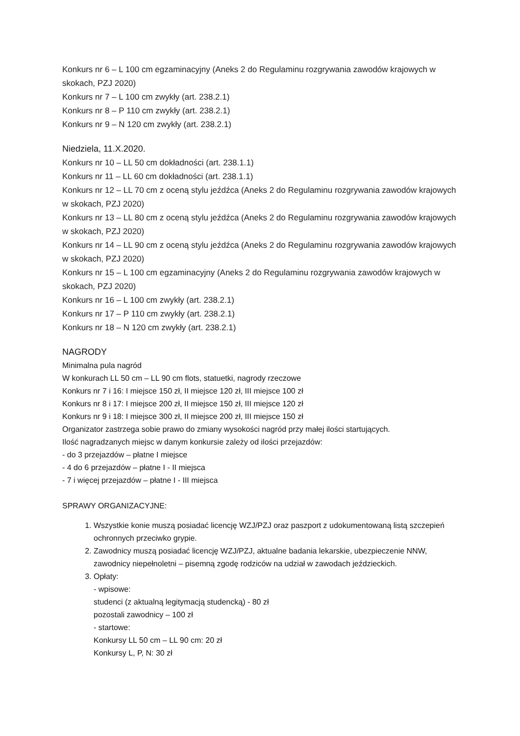Konkurs nr 6 – L 100 cm egzaminacyjny (Aneks 2 do Regulaminu rozgrywania zawodów krajowych w skokach, PZJ 2020)
Konkurs nr 7 – L 100 cm zwykły (art. 238.2.1)
Konkurs nr 8 – P 110 cm zwykły (art. 238.2.1)
Konkurs nr 9 – N 120 cm zwykły (art. 238.2.1)
Niedziela, 11.X.2020.
Konkurs nr 10 – LL 50 cm dokładności (art. 238.1.1)
Konkurs nr 11 – LL 60 cm dokładności (art. 238.1.1)
Konkurs nr 12 – LL 70 cm z oceną stylu jeźdźca (Aneks 2 do Regulaminu rozgrywania zawodów krajowych w skokach, PZJ 2020)
Konkurs nr 13 – LL 80 cm z oceną stylu jeźdźca (Aneks 2 do Regulaminu rozgrywania zawodów krajowych w skokach, PZJ 2020)
Konkurs nr 14 – LL 90 cm z oceną stylu jeźdźca (Aneks 2 do Regulaminu rozgrywania zawodów krajowych w skokach, PZJ 2020)
Konkurs nr 15 – L 100 cm egzaminacyjny (Aneks 2 do Regulaminu rozgrywania zawodów krajowych w skokach, PZJ 2020)
Konkurs nr 16 – L 100 cm zwykły (art. 238.2.1)
Konkurs nr 17 – P 110 cm zwykły (art. 238.2.1)
Konkurs nr 18 – N 120 cm zwykły (art. 238.2.1)
NAGRODY
Minimalna pula nagród
W konkurach LL 50 cm – LL 90 cm flots, statuetki, nagrody rzeczowe
Konkurs nr 7 i 16: I miejsce 150 zł, II miejsce 120 zł, III miejsce 100 zł
Konkurs nr 8 i 17: I miejsce 200 zł, II miejsce 150 zł, III miejsce 120 zł
Konkurs nr 9 i 18: I miejsce 300 zł, II miejsce 200 zł, III miejsce 150 zł
Organizator zastrzega sobie prawo do zmiany wysokości nagród przy małej ilości startujących.
Ilość nagradzanych miejsc w danym konkursie zależy od ilości przejazdów:
- do 3 przejazdów – płatne I miejsce
- 4 do 6 przejazdów – płatne I - II miejsca
- 7 i więcej przejazdów – płatne I - III miejsca
SPRAWY ORGANIZACYJNE:
1. Wszystkie konie muszą posiadać licencję WZJ/PZJ oraz paszport z udokumentowaną listą szczepień ochronnych przeciwko grypie.
2. Zawodnicy muszą posiadać licencję WZJ/PZJ, aktualne badania lekarskie, ubezpieczenie NNW, zawodnicy niepełnoletni – pisemną zgodę rodziców na udział w zawodach jeździeckich.
3. Opłaty:
- wpisowe:
studenci (z aktualną legitymacją studencką) - 80 zł
pozostali zawodnicy – 100 zł
- startowe:
Konkursy LL 50 cm – LL 90 cm: 20 zł
Konkursy L, P, N: 30 zł